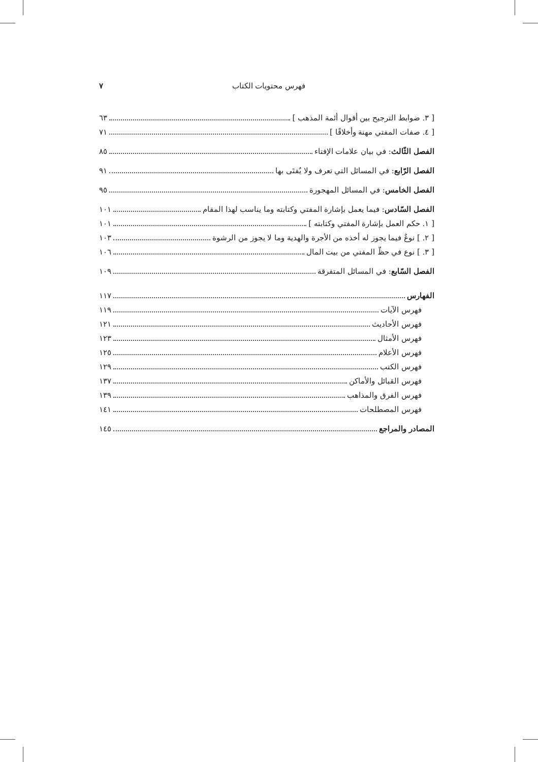فهرس محتويات الكتاب ٧
[ ٣. ضوابط الترجيح بين أقوال أئمة المذهب ] ٦٣
[ ٤. صفات المفتي مهنة وأخلاقًا ] ٧١
الفصل الثّالث: في بيان علامات الإفتاء ٨٥
الفصل الرّابع: في المسائل التي تعرف ولا يُفتَى بها ٩١
الفصل الخامس: في المسائل المهجورة ٩٥
الفصل السّادس: فيما يعمل بإشارة المفتي وكتابته وما يناسب لهذا المقام ١٠١
[ ١. حكم العمل بإشارة المفتي وكتابته ] ١٠١
[ ٢. ] نوعٌ فيما يجوز له أخذه من الأجرة والهدية وما لا يجوز من الرشوة ١٠٣
[ ٣. ] نوع في حظّ المفتي من بيت المال ١٠٦
الفصل السّابع: في المسائل المتفرقة ١٠٩
الفهارس ١١٧
فهرس الآيات ١١٩
فهرس الأحاديث ١٢١
فهرس الأمثال ١٢٣
فهرس الأعلام ١٢٥
فهرس الكتب ١٢٩
فهرس القبائل والأماكن ١٣٧
فهرس الفرق والمذاهب ١٣٩
فهرس المصطلحات ١٤١
المصادر والمراجع ١٤٥